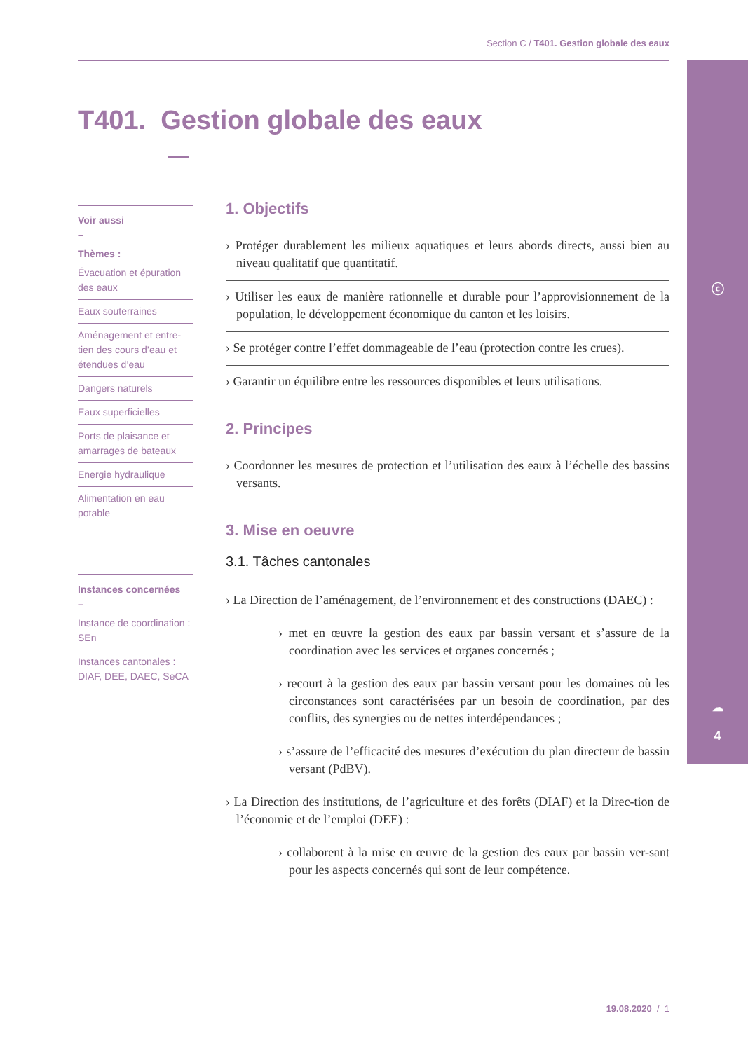ⓒ
☁
4
Section C / T401. Gestion globale des eaux
T401. Gestion globale des eaux
Voir aussi
–
Thèmes :
Évacuation et épuration des eaux
Eaux souterraines
Aménagement et entre-tien des cours d’eau et étendues d’eau
Dangers naturels
Eaux superficielles
Ports de plaisance et amarrages de bateaux
Energie hydraulique
Alimentation en eau potable
Instances concernées
–
Instance de coordination : SEn
Instances cantonales : DIAF, DEE, DAEC, SeCA
1. Objectifs
› Protéger durablement les milieux aquatiques et leurs abords directs, aussi bien au niveau qualitatif que quantitatif.
› Utiliser les eaux de manière rationnelle et durable pour l’approvisionnement de la population, le développement économique du canton et les loisirs.
› Se protéger contre l’effet dommageable de l’eau (protection contre les crues).
› Garantir un équilibre entre les ressources disponibles et leurs utilisations.
2. Principes
› Coordonner les mesures de protection et l’utilisation des eaux à l’échelle des bassins versants.
3. Mise en oeuvre
3.1. Tâches cantonales
› La Direction de l’aménagement, de l’environnement et des constructions (DAEC) :
› met en œuvre la gestion des eaux par bassin versant et s’assure de la coordination avec les services et organes concernés ;
› recourt à la gestion des eaux par bassin versant pour les domaines où les circonstances sont caractérisées par un besoin de coordination, par des conflits, des synergies ou de nettes interdépendances ;
› s’assure de l’efficacité des mesures d’exécution du plan directeur de bassin versant (PdBV).
› La Direction des institutions, de l’agriculture et des forêts (DIAF) et la Direc-tion de l’économie et de l’emploi (DEE) :
› collaborent à la mise en œuvre de la gestion des eaux par bassin ver-sant pour les aspects concernés qui sont de leur compétence.
19.08.2020 / 1